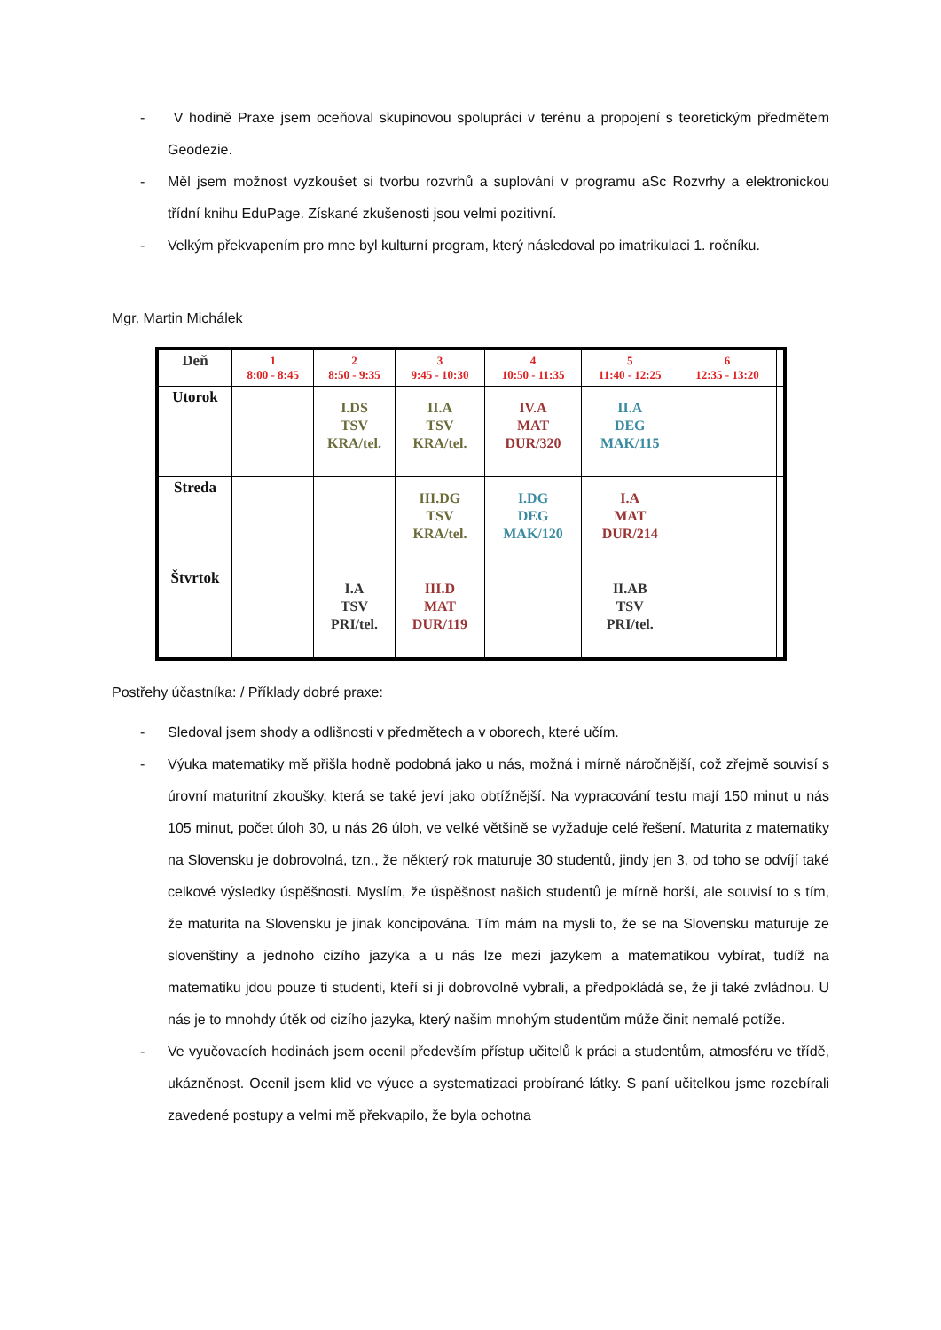- V hodině Praxe jsem oceňoval skupinovou spolupráci v terénu a propojení s teoretickým předmětem Geodezie.
- Měl jsem možnost vyzkoušet si tvorbu rozvrhů a suplování v programu aSc Rozvrhy a elektronickou třídní knihu EduPage. Získané zkušenosti jsou velmi pozitivní.
- Velkým překvapením pro mne byl kulturní program, který následoval po imatrikulaci 1. ročníku.
Mgr. Martin Michálek
| Deň | 1 8:00 - 8:45 | 2 8:50 - 9:35 | 3 9:45 - 10:30 | 4 10:50 - 11:35 | 5 11:40 - 12:25 | 6 12:35 - 13:20 | |
| --- | --- | --- | --- | --- | --- | --- | --- |
| Utorok | | I.DS TSV KRA/tel. | II.A TSV KRA/tel. | IV.A MAT DUR/320 | II.A DEG MAK/115 | | |
| Streda | | | III.DG TSV KRA/tel. | I.DG DEG MAK/120 | I.A MAT DUR/214 | | |
| Štvrtok | | I.A TSV PRI/tel. | III.D MAT DUR/119 | | II.AB TSV PRI/tel. | | |
Postřehy účastníka: / Příklady dobré praxe:
- Sledoval jsem shody a odlišnosti v předmětech a v oborech, které učím.
- Výuka matematiky mě přišla hodně podobná jako u nás, možná i mírně náročnější, což zřejmě souvisí s úrovní maturitní zkoušky, která se také jeví jako obtížnější. Na vypracování testu mají 150 minut u nás 105 minut, počet úloh 30, u nás 26 úloh, ve velké většině se vyžaduje celé řešení. Maturita z matematiky na Slovensku je dobrovolná, tzn., že některý rok maturuje 30 studentů, jindy jen 3, od toho se odvíjí také celkové výsledky úspěšnosti. Myslím, že úspěšnost našich studentů je mírně horší, ale souvisí to s tím, že maturita na Slovensku je jinak koncipována. Tím mám na mysli to, že se na Slovensku maturuje ze slovenštiny a jednoho cizího jazyka a u nás lze mezi jazykem a matematikou vybírat, tudíž na matematiku jdou pouze ti studenti, kteří si ji dobrovolně vybrali, a předpokládá se, že ji také zvládnou. U nás je to mnohdy útěk od cizího jazyka, který našim mnohým studentům může činit nemalé potíže.
- Ve vyučovacích hodinách jsem ocenil především přístup učitelů k práci a studentům, atmosféru ve třídě, ukázněnost. Ocenil jsem klid ve výuce a systematizaci probírané látky. S paní učitelkou jsme rozebírali zavedené postupy a velmi mě překvapilo, že byla ochotna